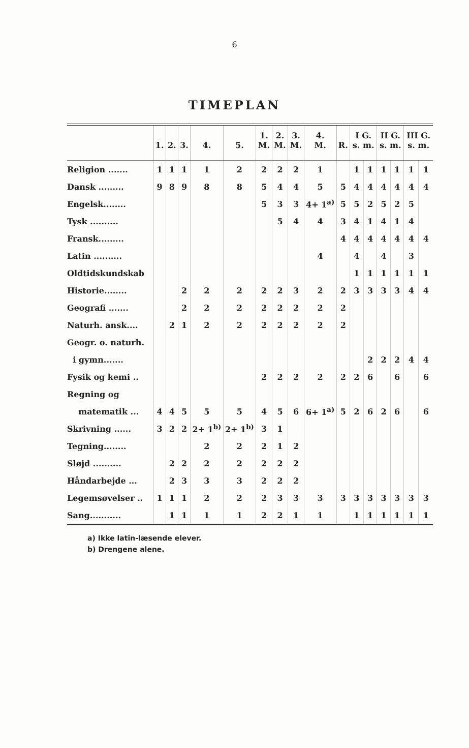6
TIMEPLAN
| | 1. | 2. | 3. | 4. | 5. | 1. M. | 2. M. | 3. M. | 4. M. | R. | I G. s. m. | | II G. s. m. | | III G. s. m. | |
| --- | --- | --- | --- | --- | --- | --- | --- | --- | --- | --- | --- | --- | --- | --- | --- | --- |
| Religion ....... | 1 | 1 | 1 | 1 | 2 | 2 | 2 | 2 | 1 | | 1 | 1 | 1 | 1 | 1 | 1 |
| Dansk ......... | 9 | 8 | 9 | 8 | 8 | 5 | 4 | 4 | 5 | 5 | 4 | 4 | 4 | 4 | 4 | 4 |
| Engelsk........ | | | | | | 5 | 3 | 3 | 4+ 1<sup>a)</sup> | 5 | 5 | 2 | 5 | 2 | 5 | |
| Tysk .......... | | | | | | | 5 | 4 | 4 | 3 | 4 | 1 | 4 | 1 | 4 | |
| Fransk......... | | | | | | | | | | 4 | 4 | 4 | 4 | 4 | 4 | 4 |
| Latin .......... | | | | | | | | | 4 | | 4 | | 4 | | 3 | |
| Oldtidskundskab | | | | | | | | | | | 1 | 1 | 1 | 1 | 1 | 1 |
| Historie........ | | | 2 | 2 | 2 | 2 | 2 | 3 | 2 | 2 | 3 | 3 | 3 | 3 | 4 | 4 |
| Geografi ....... | | | 2 | 2 | 2 | 2 | 2 | 2 | 2 | 2 | | | | | | |
| Naturh. ansk.... | | 2 | 1 | 2 | 2 | 2 | 2 | 2 | 2 | 2 | | | | | | |
| Geogr. o. naturh. | | | | | | | | | | | | | | | | |
| i gymn....... | | | | | | | | | | | | 2 | 2 | 2 | 4 | 4 |
| Fysik og kemi .. | | | | | | 2 | 2 | 2 | 2 | 2 | 2 | 6 | | 6 | | 6 |
| Regning og | | | | | | | | | | | | | | | | |
| matematik ... | 4 | 4 | 5 | 5 | 5 | 4 | 5 | 6 | 6+ 1<sup>a)</sup> | 5 | 2 | 6 | 2 | 6 | | 6 |
| Skrivning ...... | 3 | 2 | 2 | 2+ 1<sup>b)</sup> | 2+ 1<sup>b)</sup> | 3 | 1 | | | | | | | | | |
| Tegning........ | | | | 2 | 2 | 2 | 1 | 2 | | | | | | | | |
| Sløjd .......... | | 2 | 2 | 2 | 2 | 2 | 2 | 2 | | | | | | | | |
| Håndarbejde ... | | 2 | 3 | 3 | 3 | 2 | 2 | 2 | | | | | | | | |
| Legemsøvelser .. | 1 | 1 | 1 | 2 | 2 | 2 | 3 | 3 | 3 | 3 | 3 | 3 | 3 | 3 | 3 | 3 |
| Sang........... | | 1 | 1 | 1 | 1 | 2 | 2 | 1 | 1 | | 1 | 1 | 1 | 1 | 1 | 1 |
a) Ikke latin-læsende elever.
b) Drengene alene.